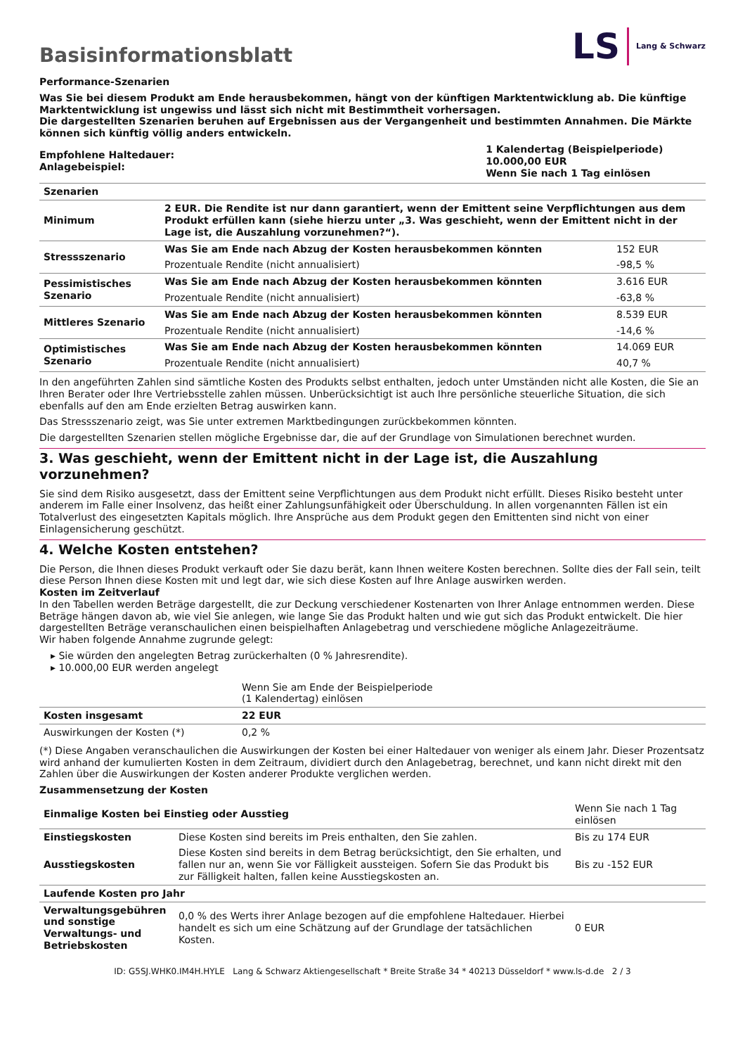Basisinformationsblatt
LS Lang & Schwarz
Performance-Szenarien
Was Sie bei diesem Produkt am Ende herausbekommen, hängt von der künftigen Marktentwicklung ab. Die künftige Marktentwicklung ist ungewiss und lässt sich nicht mit Bestimmtheit vorhersagen.
Die dargestellten Szenarien beruhen auf Ergebnissen aus der Vergangenheit und bestimmten Annahmen. Die Märkte können sich künftig völlig anders entwickeln.
| Empfohlene Haltedauer: Anlagebeispiel: | 1 Kalendertag (Beispielperiode) 10.000,00 EUR Wenn Sie nach 1 Tag einlösen |
| Szenarien | | |
| --- | --- | --- |
| Minimum | 2 EUR. Die Rendite ist nur dann garantiert, wenn der Emittent seine Verpflichtungen aus dem Produkt erfüllen kann (siehe hierzu unter „3. Was geschieht, wenn der Emittent nicht in der Lage ist, die Auszahlung vorzunehmen?“). | |
| Stressszenario | Was Sie am Ende nach Abzug der Kosten herausbekommen könnten | 152 EUR |
| | Prozentuale Rendite (nicht annualisiert) | -98,5 % |
| Pessimistisches Szenario | Was Sie am Ende nach Abzug der Kosten herausbekommen könnten | 3.616 EUR |
| | Prozentuale Rendite (nicht annualisiert) | -63,8 % |
| Mittleres Szenario | Was Sie am Ende nach Abzug der Kosten herausbekommen könnten | 8.539 EUR |
| | Prozentuale Rendite (nicht annualisiert) | -14,6 % |
| Optimistisches Szenario | Was Sie am Ende nach Abzug der Kosten herausbekommen könnten | 14.069 EUR |
| | Prozentuale Rendite (nicht annualisiert) | 40,7 % |
In den angeführten Zahlen sind sämtliche Kosten des Produkts selbst enthalten, jedoch unter Umständen nicht alle Kosten, die Sie an Ihren Berater oder Ihre Vertriebsstelle zahlen müssen. Unberücksichtigt ist auch Ihre persönliche steuerliche Situation, die sich ebenfalls auf den am Ende erzielten Betrag auswirken kann.
Das Stressszenario zeigt, was Sie unter extremen Marktbedingungen zurückbekommen könnten.
Die dargestellten Szenarien stellen mögliche Ergebnisse dar, die auf der Grundlage von Simulationen berechnet wurden.
3. Was geschieht, wenn der Emittent nicht in der Lage ist, die Auszahlung vorzunehmen?
Sie sind dem Risiko ausgesetzt, dass der Emittent seine Verpflichtungen aus dem Produkt nicht erfüllt. Dieses Risiko besteht unter anderem im Falle einer Insolvenz, das heißt einer Zahlungsunfähigkeit oder Überschuldung. In allen vorgenannten Fällen ist ein Totalverlust des eingesetzten Kapitals möglich. Ihre Ansprüche aus dem Produkt gegen den Emittenten sind nicht von einer Einlagensicherung geschützt.
4. Welche Kosten entstehen?
Die Person, die Ihnen dieses Produkt verkauft oder Sie dazu berät, kann Ihnen weitere Kosten berechnen. Sollte dies der Fall sein, teilt diese Person Ihnen diese Kosten mit und legt dar, wie sich diese Kosten auf Ihre Anlage auswirken werden.
Kosten im Zeitverlauf
In den Tabellen werden Beträge dargestellt, die zur Deckung verschiedener Kostenarten von Ihrer Anlage entnommen werden. Diese Beträge hängen davon ab, wie viel Sie anlegen, wie lange Sie das Produkt halten und wie gut sich das Produkt entwickelt. Die hier dargestellten Beträge veranschaulichen einen beispielhaften Anlagebetrag und verschiedene mögliche Anlagezeiträume.
Wir haben folgende Annahme zugrunde gelegt:
▸ Sie würden den angelegten Betrag zurückerhalten (0 % Jahresrendite).
▸ 10.000,00 EUR werden angelegt
| | Wenn Sie am Ende der Beispielperiode (1 Kalendertag) einlösen |
| --- | --- |
| Kosten insgesamt | 22 EUR |
| Auswirkungen der Kosten (*) | 0,2 % |
(*) Diese Angaben veranschaulichen die Auswirkungen der Kosten bei einer Haltedauer von weniger als einem Jahr. Dieser Prozentsatz wird anhand der kumulierten Kosten in dem Zeitraum, dividiert durch den Anlagebetrag, berechnet, und kann nicht direkt mit den Zahlen über die Auswirkungen der Kosten anderer Produkte verglichen werden.
Zusammensetzung der Kosten
| Einmalige Kosten bei Einstieg oder Ausstieg | | Wenn Sie nach 1 Tag einlösen |
| --- | --- | --- |
| Einstiegskosten | Diese Kosten sind bereits im Preis enthalten, den Sie zahlen. | Bis zu 174 EUR |
| Ausstiegskosten | Diese Kosten sind bereits in dem Betrag berücksichtigt, den Sie erhalten, und fallen nur an, wenn Sie vor Fälligkeit aussteigen. Sofern Sie das Produkt bis zur Fälligkeit halten, fallen keine Ausstiegskosten an. | Bis zu -152 EUR |
| Laufende Kosten pro Jahr | | |
| Verwaltungsgebühren und sonstige Verwaltungs- und Betriebskosten | 0,0 % des Werts ihrer Anlage bezogen auf die empfohlene Haltedauer. Hierbei handelt es sich um eine Schätzung auf der Grundlage der tatsächlichen Kosten. | 0 EUR |
ID: G5SJ.WHK0.IM4H.HYLE Lang & Schwarz Aktiengesellschaft * Breite Straße 34 * 40213 Düsseldorf * www.ls-d.de 2 / 3